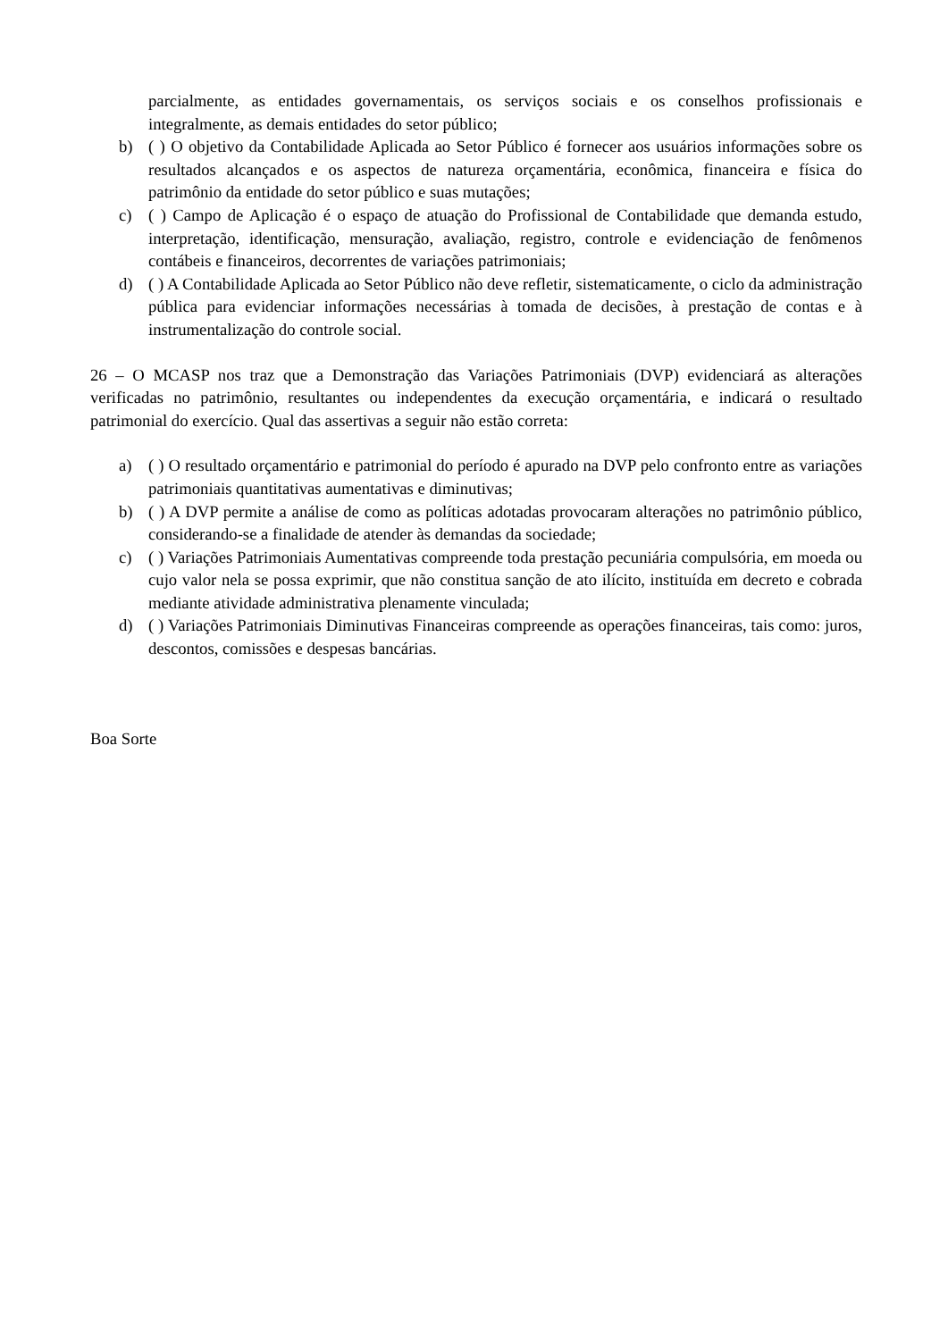parcialmente, as entidades governamentais, os serviços sociais e os conselhos profissionais e integralmente, as demais entidades do setor público;
b) ( ) O objetivo da Contabilidade Aplicada ao Setor Público é fornecer aos usuários informações sobre os resultados alcançados e os aspectos de natureza orçamentária, econômica, financeira e física do patrimônio da entidade do setor público e suas mutações;
c) ( ) Campo de Aplicação é o espaço de atuação do Profissional de Contabilidade que demanda estudo, interpretação, identificação, mensuração, avaliação, registro, controle e evidenciação de fenômenos contábeis e financeiros, decorrentes de variações patrimoniais;
d) ( ) A Contabilidade Aplicada ao Setor Público não deve refletir, sistematicamente, o ciclo da administração pública para evidenciar informações necessárias à tomada de decisões, à prestação de contas e à instrumentalização do controle social.
26 – O MCASP nos traz que a Demonstração das Variações Patrimoniais (DVP) evidenciará as alterações verificadas no patrimônio, resultantes ou independentes da execução orçamentária, e indicará o resultado patrimonial do exercício. Qual das assertivas a seguir não estão correta:
a) ( ) O resultado orçamentário e patrimonial do período é apurado na DVP pelo confronto entre as variações patrimoniais quantitativas aumentativas e diminutivas;
b) ( ) A DVP permite a análise de como as políticas adotadas provocaram alterações no patrimônio público, considerando-se a finalidade de atender às demandas da sociedade;
c) ( ) Variações Patrimoniais Aumentativas compreende toda prestação pecuniária compulsória, em moeda ou cujo valor nela se possa exprimir, que não constitua sanção de ato ilícito, instituída em decreto e cobrada mediante atividade administrativa plenamente vinculada;
d) ( ) Variações Patrimoniais Diminutivas Financeiras compreende as operações financeiras, tais como: juros, descontos, comissões e despesas bancárias.
Boa Sorte